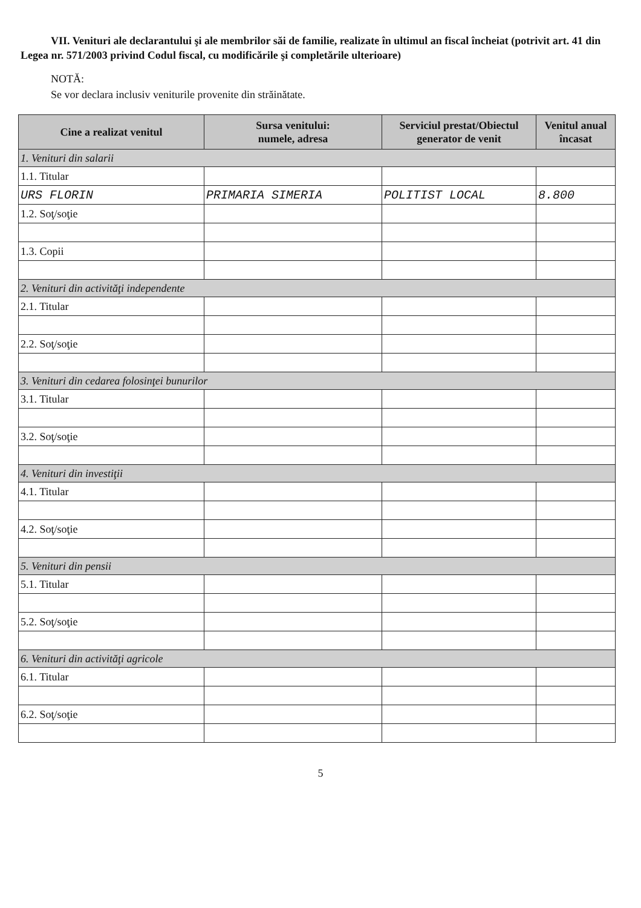VII. Venituri ale declarantului şi ale membrilor săi de familie, realizate în ultimul an fiscal încheiat (potrivit art. 41 din Legea nr. 571/2003 privind Codul fiscal, cu modificările şi completările ulterioare)
NOTĂ:
Se vor declara inclusiv veniturile provenite din străinătate.
| Cine a realizat venitul | Sursa venitului: numele, adresa | Serviciul prestat/Obiectul generator de venit | Venitul anual încasat |
| --- | --- | --- | --- |
| 1. Venituri din salarii | | | |
| 1.1. Titular | | | |
| URS FLORIN | PRIMARIA SIMERIA | POLITIST LOCAL | 8.800 |
| 1.2. Soţ/soţie | | | |
| 1.3. Copii | | | |
| 2. Venituri din activităţi independente | | | |
| 2.1. Titular | | | |
| 2.2. Soţ/soţie | | | |
| 3. Venituri din cedarea folosinţei bunurilor | | | |
| 3.1. Titular | | | |
| 3.2. Soţ/soţie | | | |
| 4. Venituri din investiţii | | | |
| 4.1. Titular | | | |
| 4.2. Soţ/soţie | | | |
| 5. Venituri din pensii | | | |
| 5.1. Titular | | | |
| 5.2. Soţ/soţie | | | |
| 6. Venituri din activităţi agricole | | | |
| 6.1. Titular | | | |
| 6.2. Soţ/soţie | | | |
5